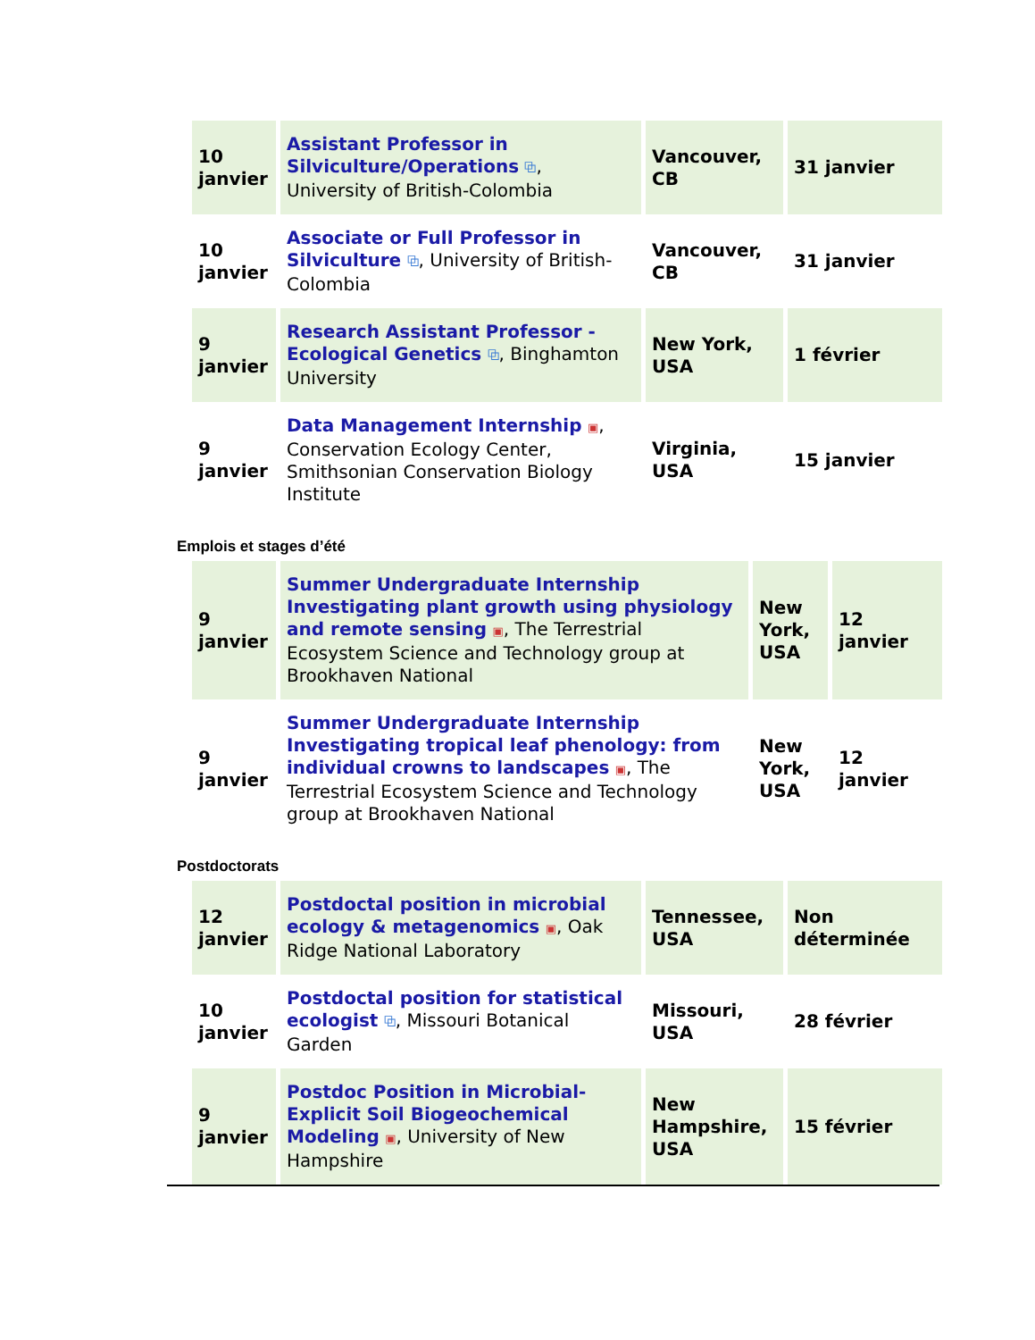| 10 janvier | Assistant Professor in Silviculture/Operations ⧉ , University of British-Colombia | Vancouver, CB | 31 janvier |
| 10 janvier | Associate or Full Professor in Silviculture ⧉ , University of British-Colombia | Vancouver, CB | 31 janvier |
| 9 janvier | Research Assistant Professor - Ecological Genetics ⧉ , Binghamton University | New York, USA | 1 février |
| 9 janvier | Data Management Internship ▣ , Conservation Ecology Center, Smithsonian Conservation Biology Institute | Virginia, USA | 15 janvier |
Emplois et stages d’été
| 9 janvier | Summer Undergraduate Internship Investigating plant growth using physiology and remote sensing ▣ , The Terrestrial Ecosystem Science and Technology group at Brookhaven National | New York, USA | 12 janvier |
| 9 janvier | Summer Undergraduate Internship Investigating tropical leaf phenology: from individual crowns to landscapes ▣ , The Terrestrial Ecosystem Science and Technology group at Brookhaven National | New York, USA | 12 janvier |
Postdoctorats
| 12 janvier | Postdoctal position in microbial ecology & metagenomics ▣ , Oak Ridge National Laboratory | Tennessee, USA | Non déterminée |
| 10 janvier | Postdoctal position for statistical ecologist ⧉ , Missouri Botanical Garden | Missouri, USA | 28 février |
| 9 janvier | Postdoc Position in Microbial-Explicit Soil Biogeochemical Modeling ▣ , University of New Hampshire | New Hampshire, USA | 15 février |